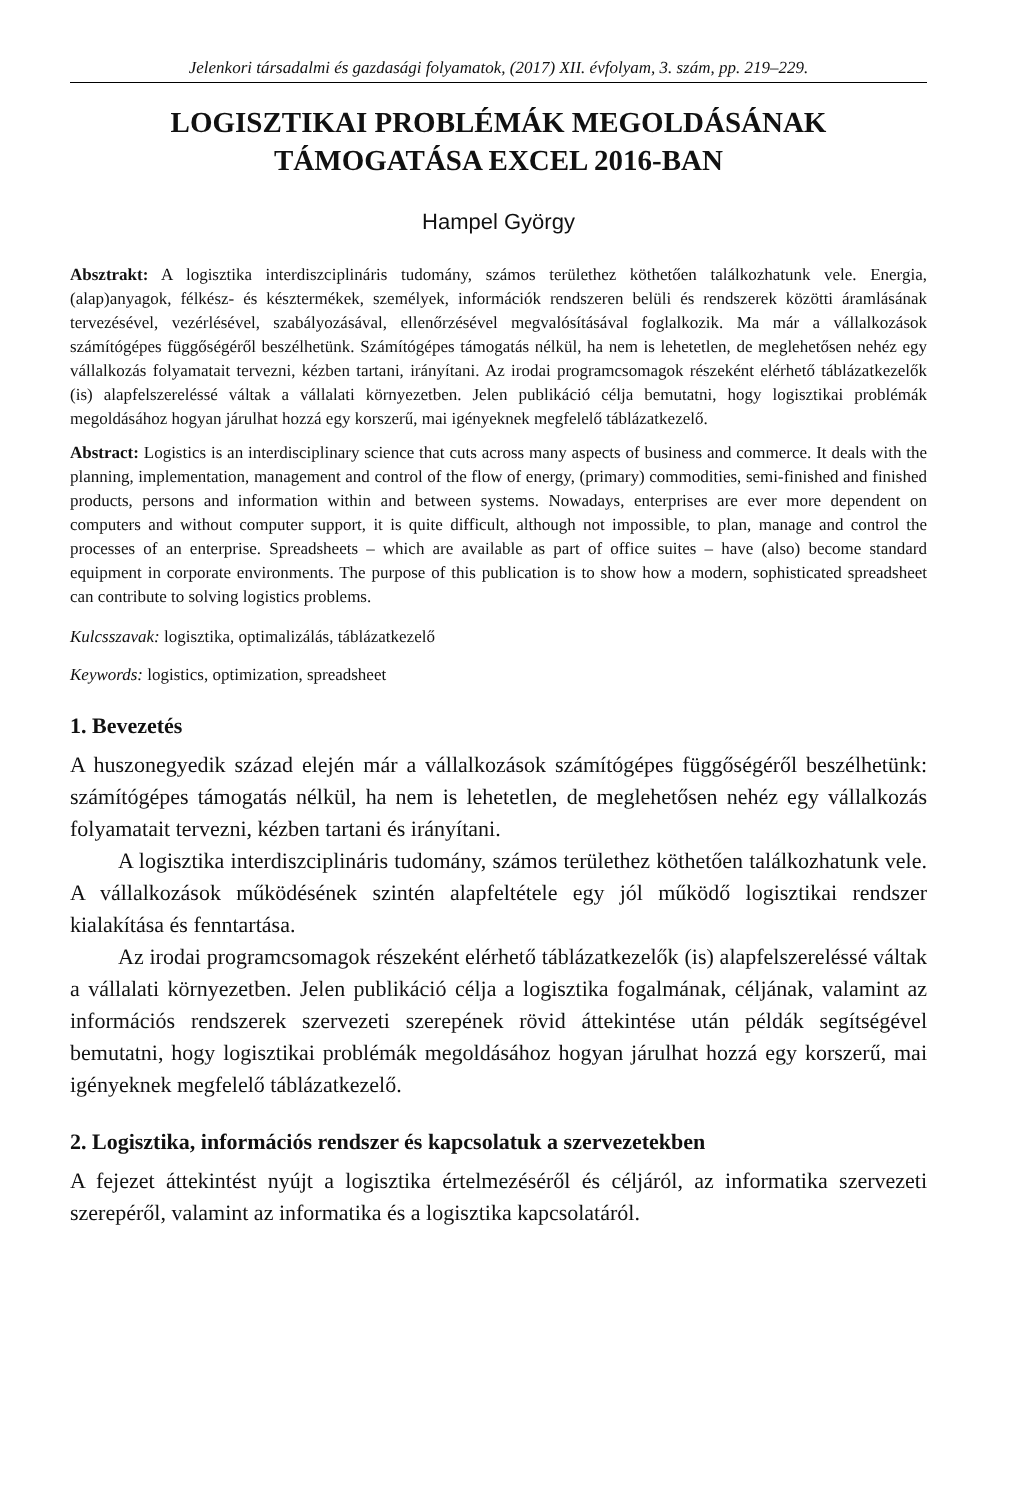Jelenkori társadalmi és gazdasági folyamatok, (2017) XII. évfolyam, 3. szám, pp. 219–229.
LOGISZTIKAI PROBLÉMÁK MEGOLDÁSÁNAK
TÁMOGATÁSA EXCEL 2016-BAN
Hampel György
Absztrakt: A logisztika interdiszciplináris tudomány, számos területhez köthetően találkozhatunk vele. Energia, (alap)anyagok, félkész- és késztermékek, személyek, információk rendszeren belüli és rendszerek közötti áramlásának tervezésével, vezérlésével, szabályozásával, ellenőrzésével megvalósításával foglalkozik. Ma már a vállalkozások számítógépes függőségéről beszélhetünk. Számítógépes támogatás nélkül, ha nem is lehetetlen, de meglehetősen nehéz egy vállalkozás folyamatait tervezni, kézben tartani, irányítani. Az irodai programcsomagok részeként elérhető táblázatkezelők (is) alapfelszereléssé váltak a vállalati környezetben. Jelen publikáció célja bemutatni, hogy logisztikai problémák megoldásához hogyan járulhat hozzá egy korszerű, mai igényeknek megfelelő táblázatkezelő.
Abstract: Logistics is an interdisciplinary science that cuts across many aspects of business and commerce. It deals with the planning, implementation, management and control of the flow of energy, (primary) commodities, semi-finished and finished products, persons and information within and between systems. Nowadays, enterprises are ever more dependent on computers and without computer support, it is quite difficult, although not impossible, to plan, manage and control the processes of an enterprise. Spreadsheets – which are available as part of office suites – have (also) become standard equipment in corporate environments. The purpose of this publication is to show how a modern, sophisticated spreadsheet can contribute to solving logistics problems.
Kulcsszavak: logisztika, optimalizálás, táblázatkezelő
Keywords: logistics, optimization, spreadsheet
1. Bevezetés
A huszonegyedik század elején már a vállalkozások számítógépes függőségéről beszélhetünk: számítógépes támogatás nélkül, ha nem is lehetetlen, de meglehetősen nehéz egy vállalkozás folyamatait tervezni, kézben tartani és irányítani.
A logisztika interdiszciplináris tudomány, számos területhez köthetően találkozhatunk vele. A vállalkozások működésének szintén alapfeltétele egy jól működő logisztikai rendszer kialakítása és fenntartása.
Az irodai programcsomagok részeként elérhető táblázatkezelők (is) alapfelszereléssé váltak a vállalati környezetben. Jelen publikáció célja a logisztika fogalmának, céljának, valamint az információs rendszerek szervezeti szerepének rövid áttekintése után példák segítségével bemutatni, hogy logisztikai problémák megoldásához hogyan járulhat hozzá egy korszerű, mai igényeknek megfelelő táblázatkezelő.
2. Logisztika, információs rendszer és kapcsolatuk a szervezetekben
A fejezet áttekintést nyújt a logisztika értelmezéséről és céljáról, az informatika szervezeti szerepéről, valamint az informatika és a logisztika kapcsolatáról.